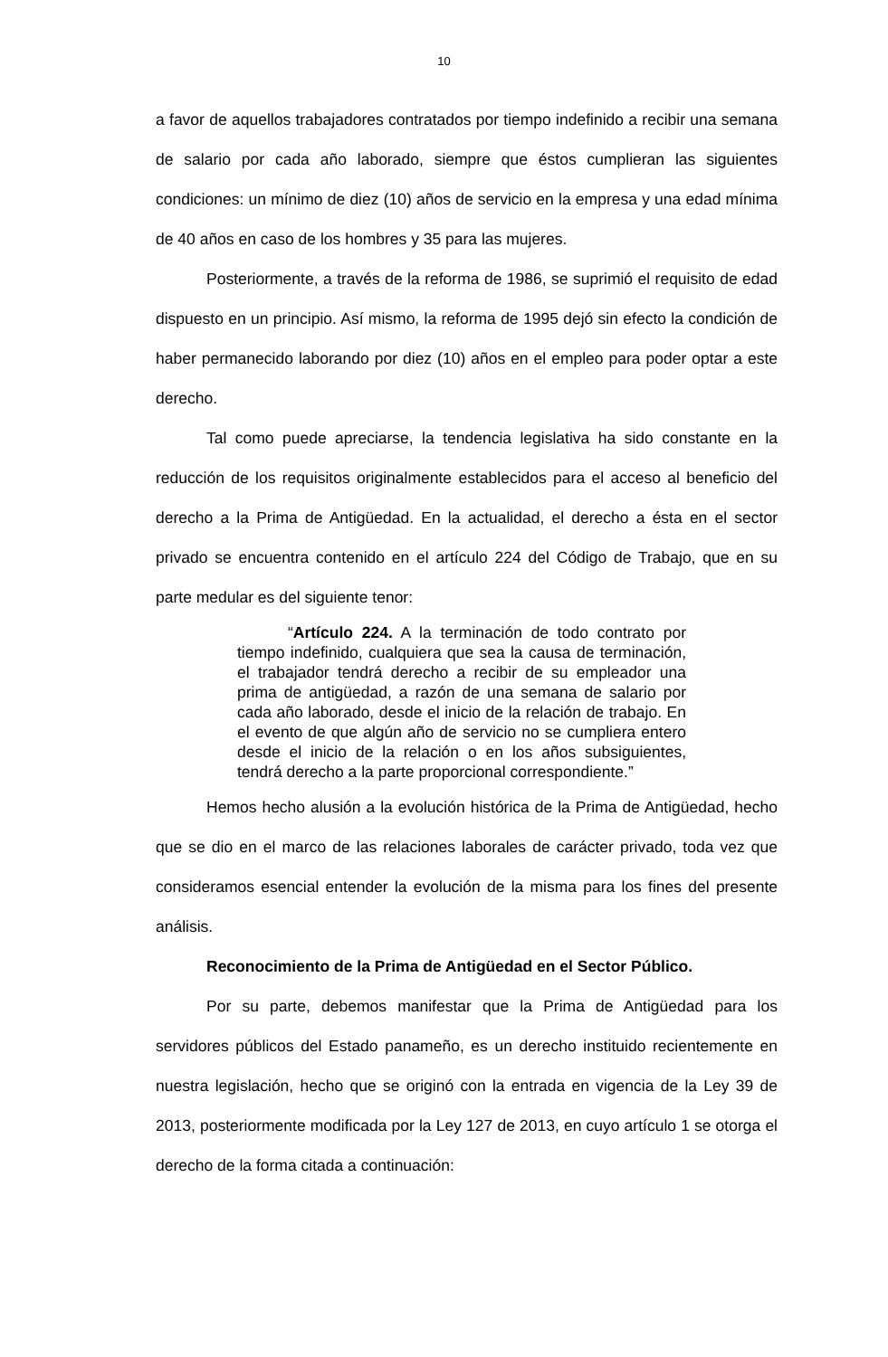10
a favor de aquellos trabajadores contratados por tiempo indefinido a recibir una semana de salario por cada año laborado, siempre que éstos cumplieran las siguientes condiciones: un mínimo de diez (10) años de servicio en la empresa y una edad mínima de 40 años en caso de los hombres y 35 para las mujeres.
Posteriormente, a través de la reforma de 1986, se suprimió el requisito de edad dispuesto en un principio. Así mismo, la reforma de 1995 dejó sin efecto la condición de haber permanecido laborando por diez (10) años en el empleo para poder optar a este derecho.
Tal como puede apreciarse, la tendencia legislativa ha sido constante en la reducción de los requisitos originalmente establecidos para el acceso al beneficio del derecho a la Prima de Antigüedad. En la actualidad, el derecho a ésta en el sector privado se encuentra contenido en el artículo 224 del Código de Trabajo, que en su parte medular es del siguiente tenor:
“Artículo 224. A la terminación de todo contrato por tiempo indefinido, cualquiera que sea la causa de terminación, el trabajador tendrá derecho a recibir de su empleador una prima de antigüedad, a razón de una semana de salario por cada año laborado, desde el inicio de la relación de trabajo. En el evento de que algún año de servicio no se cumpliera entero desde el inicio de la relación o en los años subsiguientes, tendrá derecho a la parte proporcional correspondiente.”
Hemos hecho alusión a la evolución histórica de la Prima de Antigüedad, hecho que se dio en el marco de las relaciones laborales de carácter privado, toda vez que consideramos esencial entender la evolución de la misma para los fines del presente análisis.
Reconocimiento de la Prima de Antigüedad en el Sector Público.
Por su parte, debemos manifestar que la Prima de Antigüedad para los servidores públicos del Estado panameño, es un derecho instituido recientemente en nuestra legislación, hecho que se originó con la entrada en vigencia de la Ley 39 de 2013, posteriormente modificada por la Ley 127 de 2013, en cuyo artículo 1 se otorga el derecho de la forma citada a continuación: